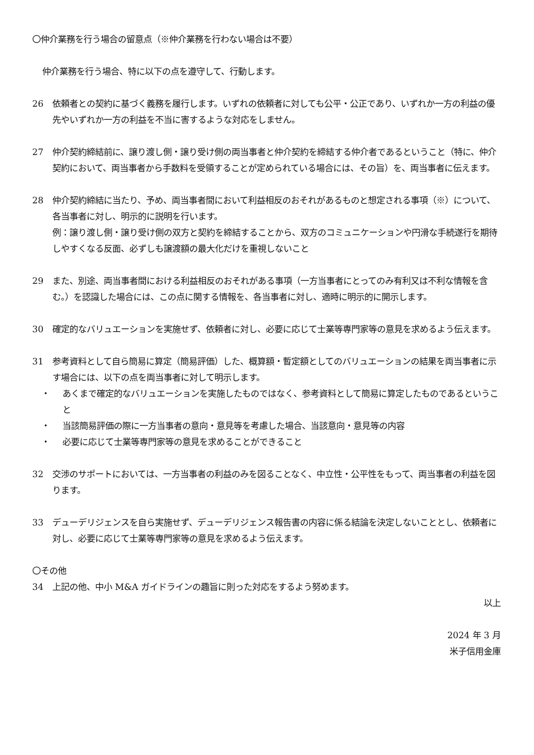〇仲介業務を行う場合の留意点（※仲介業務を行わない場合は不要）
仲介業務を行う場合、特に以下の点を遵守して、行動します。
26 依頼者との契約に基づく義務を履行します。いずれの依頼者に対しても公平・公正であり、いずれか一方の利益の優先やいずれか一方の利益を不当に害するような対応をしません。
27 仲介契約締結前に、譲り渡し側・譲り受け側の両当事者と仲介契約を締結する仲介者であるということ（特に、仲介契約において、両当事者から手数料を受領することが定められている場合には、その旨）を、両当事者に伝えます。
28 仲介契約締結に当たり、予め、両当事者間において利益相反のおそれがあるものと想定される事項（※）について、各当事者に対し、明示的に説明を行います。
例：譲り渡し側・譲り受け側の双方と契約を締結することから、双方のコミュニケーションや円滑な手続遂行を期待しやすくなる反面、必ずしも譲渡額の最大化だけを重視しないこと
29 また、別途、両当事者間における利益相反のおそれがある事項（一方当事者にとってのみ有利又は不利な情報を含む。）を認識した場合には、この点に関する情報を、各当事者に対し、適時に明示的に開示します。
30 確定的なバリュエーションを実施せず、依頼者に対し、必要に応じて士業等専門家等の意見を求めるよう伝えます。
31 参考資料として自ら簡易に算定（簡易評価）した、概算額・暫定額としてのバリュエーションの結果を両当事者に示す場合には、以下の点を両当事者に対して明示します。
・ あくまで確定的なバリュエーションを実施したものではなく、参考資料として簡易に算定したものであるということ
・ 当該簡易評価の際に一方当事者の意向・意見等を考慮した場合、当該意向・意見等の内容
・ 必要に応じて士業等専門家等の意見を求めることができること
32 交渉のサポートにおいては、一方当事者の利益のみを図ることなく、中立性・公平性をもって、両当事者の利益を図ります。
33 デューデリジェンスを自ら実施せず、デューデリジェンス報告書の内容に係る結論を決定しないこととし、依頼者に対し、必要に応じて士業等専門家等の意見を求めるよう伝えます。
〇その他
34 上記の他、中小 M&A ガイドラインの趣旨に則った対応をするよう努めます。
以上
2024 年 3 月
米子信用金庫